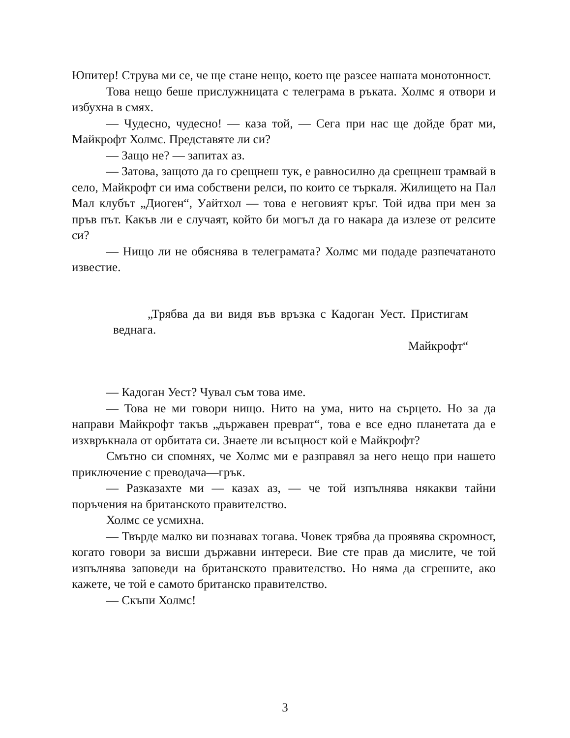Юпитер! Струва ми се, че ще стане нещо, което ще разсее нашата монотонност.
Това нещо беше прислужницата с телеграма в ръката. Холмс я отвори и избухна в смях.
— Чудесно, чудесно! — каза той, — Сега при нас ще дойде брат ми, Майкрофт Холмс. Представяте ли си?
— Защо не? — запитах аз.
— Затова, защото да го срещнеш тук, е равносилно да срещнеш трамвай в село, Майкрофт си има собствени релси, по които се търкаля. Жилището на Пал Мал клубът „Диоген“, Уайтхол — това е неговият кръг. Той идва при мен за пръв път. Какъв ли е случаят, който би могъл да го накара да излезе от релсите си?
— Нищо ли не обяснява в телеграмата? Холмс ми подаде разпечатаното известие.
„Трябва да ви видя във връзка с Кадоган Уест. Пристигам веднага.
Майкрофт“
— Кадоган Уест? Чувал съм това име.
— Това не ми говори нищо. Нито на ума, нито на сърцето. Но за да направи Майкрофт такъв „държавен преврат“, това е все едно планетата да е изхвръкнала от орбитата си. Знаете ли всъщност кой е Майкрофт?
Смътно си спомнях, че Холмс ми е разправял за него нещо при нашето приключение с преводача—грък.
— Разказахте ми — казах аз, — че той изпълнява някакви тайни поръчения на британското правителство.
Холмс се усмихна.
— Твърде малко ви познавах тогава. Човек трябва да проявява скромност, когато говори за висши държавни интереси. Вие сте прав да мислите, че той изпълнява заповеди на британското правителство. Но няма да сгрешите, ако кажете, че той е самото британско правителство.
— Скъпи Холмс!
3